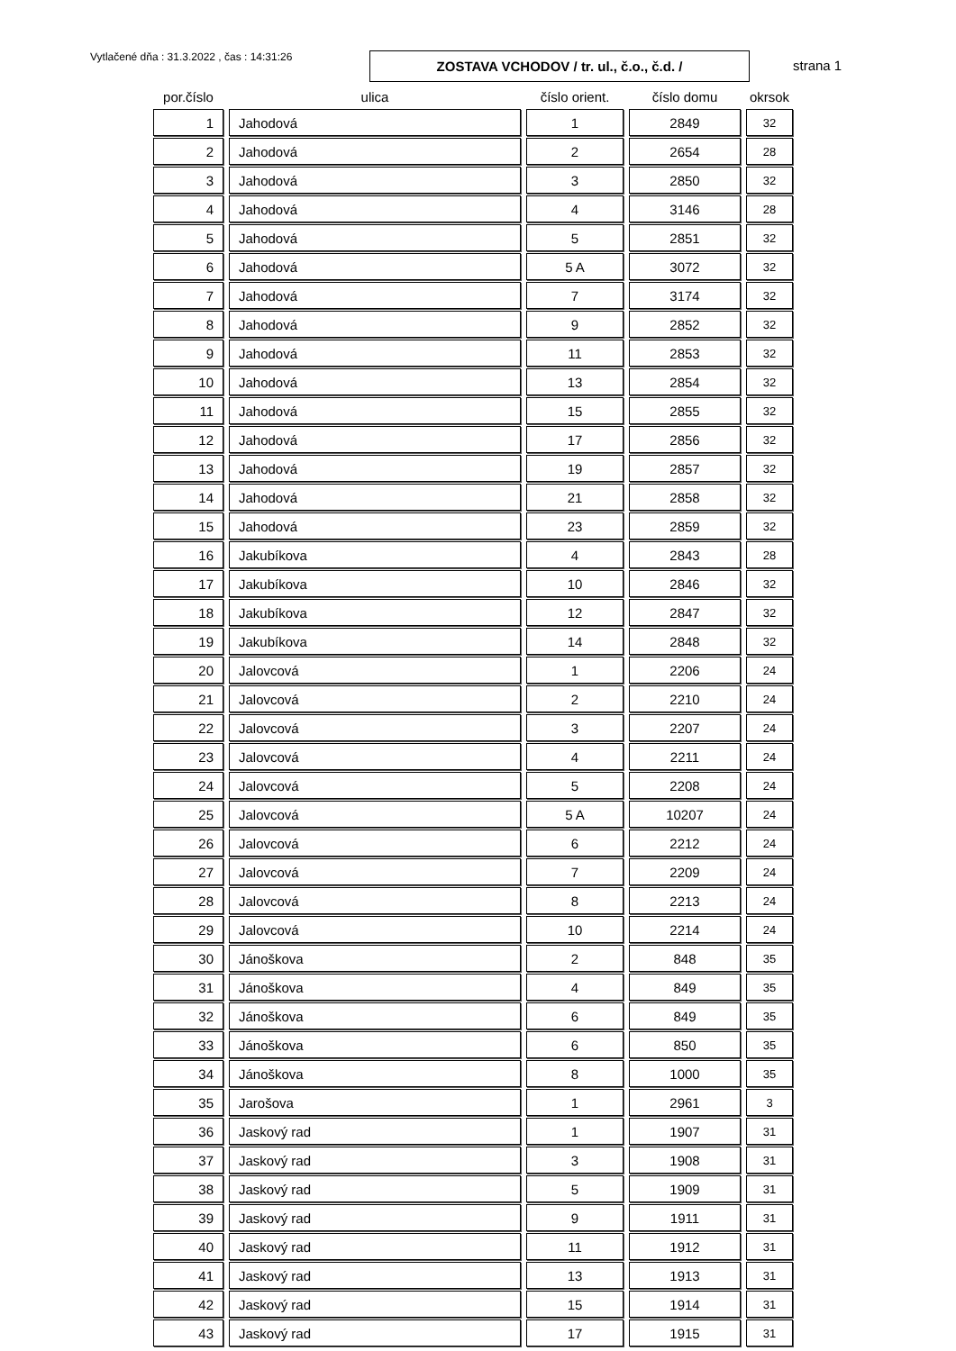Vytlačené dňa : 31.3.2022 , čas : 14:31:26
ZOSTAVA VCHODOV / tr. ul., č.o., č.d. /
strana 1
| por.číslo | ulica | číslo orient. | číslo domu | okrsok |
| --- | --- | --- | --- | --- |
| 1 | Jahodová | 1 | 2849 | 32 |
| 2 | Jahodová | 2 | 2654 | 28 |
| 3 | Jahodová | 3 | 2850 | 32 |
| 4 | Jahodová | 4 | 3146 | 28 |
| 5 | Jahodová | 5 | 2851 | 32 |
| 6 | Jahodová | 5 A | 3072 | 32 |
| 7 | Jahodová | 7 | 3174 | 32 |
| 8 | Jahodová | 9 | 2852 | 32 |
| 9 | Jahodová | 11 | 2853 | 32 |
| 10 | Jahodová | 13 | 2854 | 32 |
| 11 | Jahodová | 15 | 2855 | 32 |
| 12 | Jahodová | 17 | 2856 | 32 |
| 13 | Jahodová | 19 | 2857 | 32 |
| 14 | Jahodová | 21 | 2858 | 32 |
| 15 | Jahodová | 23 | 2859 | 32 |
| 16 | Jakubíkova | 4 | 2843 | 28 |
| 17 | Jakubíkova | 10 | 2846 | 32 |
| 18 | Jakubíkova | 12 | 2847 | 32 |
| 19 | Jakubíkova | 14 | 2848 | 32 |
| 20 | Jalovcová | 1 | 2206 | 24 |
| 21 | Jalovcová | 2 | 2210 | 24 |
| 22 | Jalovcová | 3 | 2207 | 24 |
| 23 | Jalovcová | 4 | 2211 | 24 |
| 24 | Jalovcová | 5 | 2208 | 24 |
| 25 | Jalovcová | 5 A | 10207 | 24 |
| 26 | Jalovcová | 6 | 2212 | 24 |
| 27 | Jalovcová | 7 | 2209 | 24 |
| 28 | Jalovcová | 8 | 2213 | 24 |
| 29 | Jalovcová | 10 | 2214 | 24 |
| 30 | Jánoškova | 2 | 848 | 35 |
| 31 | Jánoškova | 4 | 849 | 35 |
| 32 | Jánoškova | 6 | 849 | 35 |
| 33 | Jánoškova | 6 | 850 | 35 |
| 34 | Jánoškova | 8 | 1000 | 35 |
| 35 | Jarošova | 1 | 2961 | 3 |
| 36 | Jaskový rad | 1 | 1907 | 31 |
| 37 | Jaskový rad | 3 | 1908 | 31 |
| 38 | Jaskový rad | 5 | 1909 | 31 |
| 39 | Jaskový rad | 9 | 1911 | 31 |
| 40 | Jaskový rad | 11 | 1912 | 31 |
| 41 | Jaskový rad | 13 | 1913 | 31 |
| 42 | Jaskový rad | 15 | 1914 | 31 |
| 43 | Jaskový rad | 17 | 1915 | 31 |